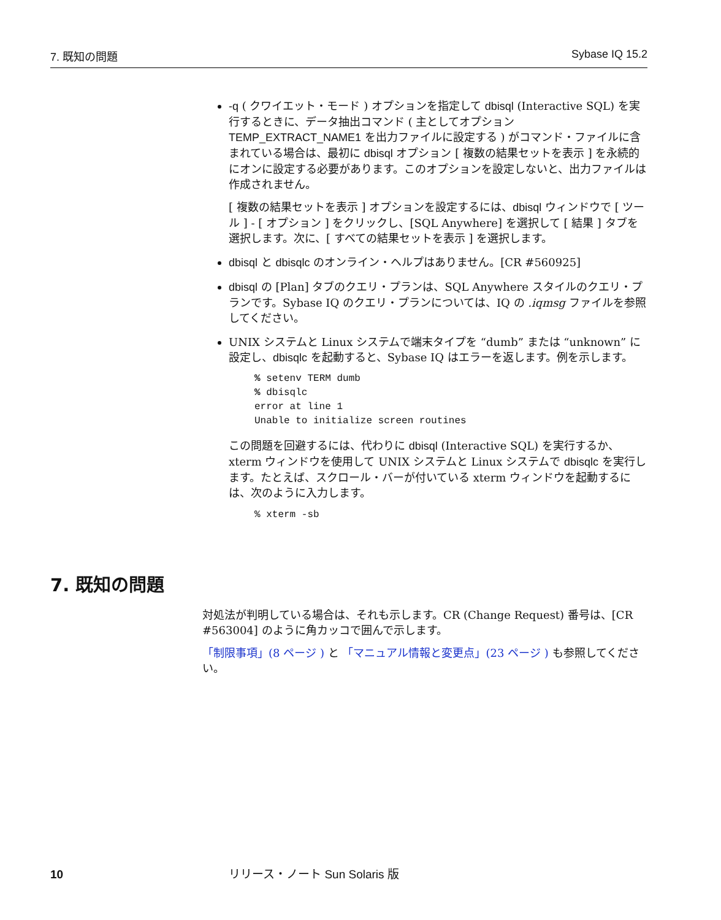7. 既知の問題 Sybase IQ 15.2
-q ( クワイエット・モード ) オプションを指定して dbisql (Interactive SQL) を実行するときに、データ抽出コマンド ( 主としてオプション TEMP_EXTRACT_NAME1 を出力ファイルに設定する ) がコマンド・ファイルに含まれている場合は、最初に dbisql オプション [ 複数の結果セットを表示 ] を永続的にオンに設定する必要があります。このオプションを設定しないと、出力ファイルは作成されません。
[ 複数の結果セットを表示 ] オプションを設定するには、dbisql ウィンドウで [ ツール ] - [ オプション ] をクリックし、[SQL Anywhere] を選択して [ 結果 ] タブを選択します。次に、[ すべての結果セットを表示 ] を選択します。
dbisql と dbisqlc のオンライン・ヘルプはありません。[CR #560925]
dbisql の [Plan] タブのクエリ・プランは、SQL Anywhere スタイルのクエリ・プランです。Sybase IQ のクエリ・プランについては、IQ の .iqmsg ファイルを参照してください。
UNIX システムと Linux システムで端末タイプを “dumb” または “unknown” に設定し、dbisqlc を起動すると、Sybase IQ はエラーを返します。例を示します。
% setenv TERM dumb
% dbisqlc
error at line 1
Unable to initialize screen routines
この問題を回避するには、代わりに dbisql (Interactive SQL) を実行するか、xterm ウィンドウを使用して UNIX システムと Linux システムで dbisqlc を実行します。たとえば、スクロール・バーが付いている xterm ウィンドウを起動するには、次のように入力します。
% xterm -sb
7. 既知の問題
対処法が判明している場合は、それも示します。CR (Change Request) 番号は、[CR #563004] のように角カッコで囲んで示します。
「制限事項」(8 ページ ) と 「マニュアル情報と変更点」(23 ページ ) も参照してください。
10 リリース・ノート Sun Solaris 版